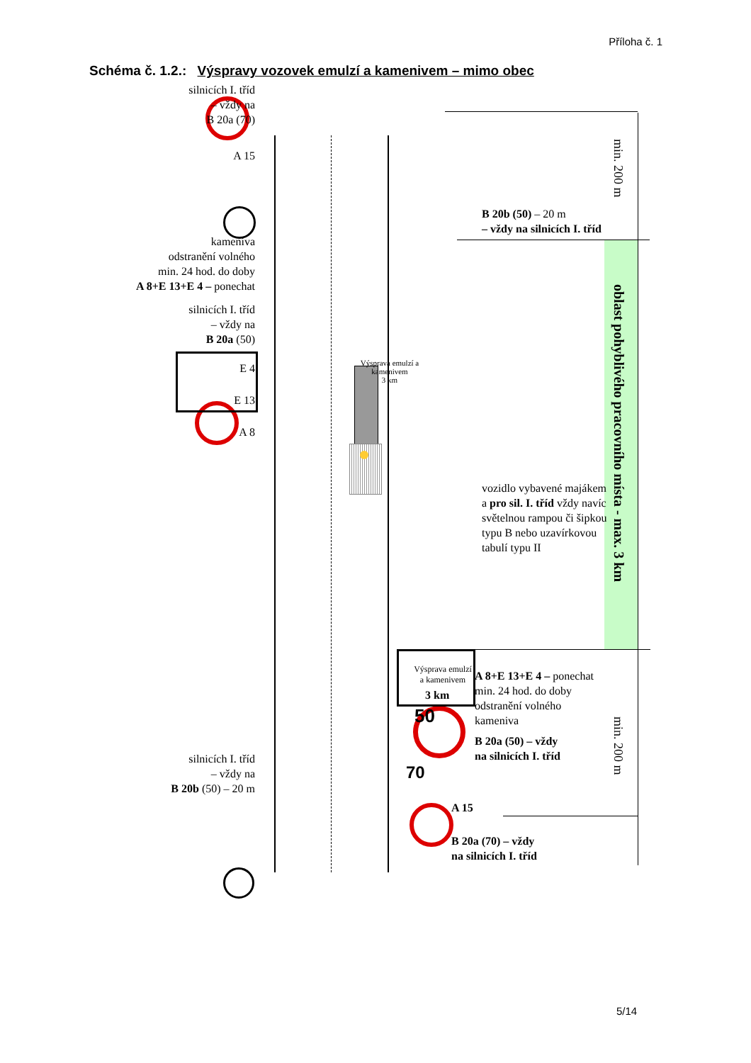Příloha č. 1
Schéma č. 1.2.: Výspravy vozovek emulzí a kamenivem – mimo obec
silnicích I. tříd
– vždy na
B 20a (70)
A 15
kameniva
odstranění volného
min. 24 hod. do doby
A 8+E 13+E 4 – ponechat
silnicích I. tříd
– vždy na
B 20a (50)
E 4
E 13
A 8
silnicích I. tříd
– vždy na
B 20b (50) – 20 m
Výsprava emulzí a kamenivem
3 km
Výsprava emulzí
a kamenivem
3 km
50
70
B 20b (50) – 20 m
– vždy na silnicích I. tříd
vozidlo vybavené majákem
a pro sil. I. tříd vždy navíc
světelnou rampou či šipkou
typu B nebo uzavírkovou
tabulí typu II
A 8+E 13+E 4 – ponechat
min. 24 hod. do doby
odstranění volného
kameniva
B 20a (50) – vždy
na silnicích I. tříd
A 15
B 20a (70) – vždy
na silnicích I. tříd
min. 200 m
oblast pohyblivého pracovního místa - max. 3 km
min. 200 m
5/14